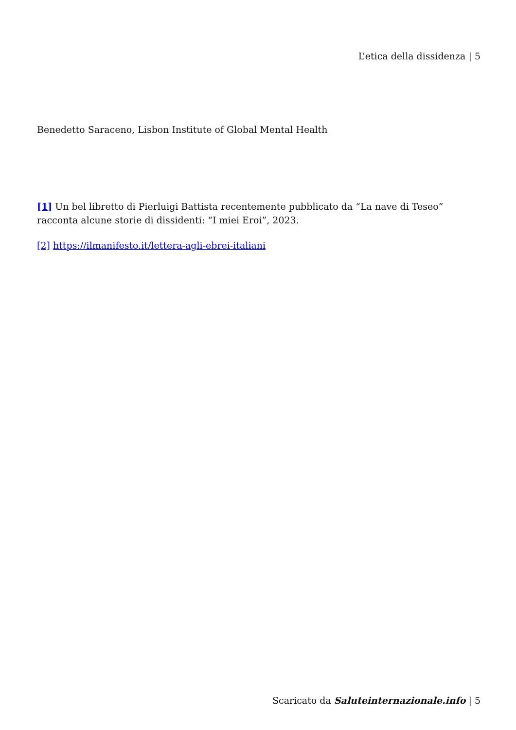L’etica della dissidenza | 5
Benedetto Saraceno, Lisbon Institute of Global Mental Health
[1] Un bel libretto di Pierluigi Battista recentemente pubblicato da “La nave di Teseo” racconta alcune storie di dissidenti: “I miei Eroi”, 2023.
[2] https://ilmanifesto.it/lettera-agli-ebrei-italiani
Scaricato da Saluteinternazionale.info | 5